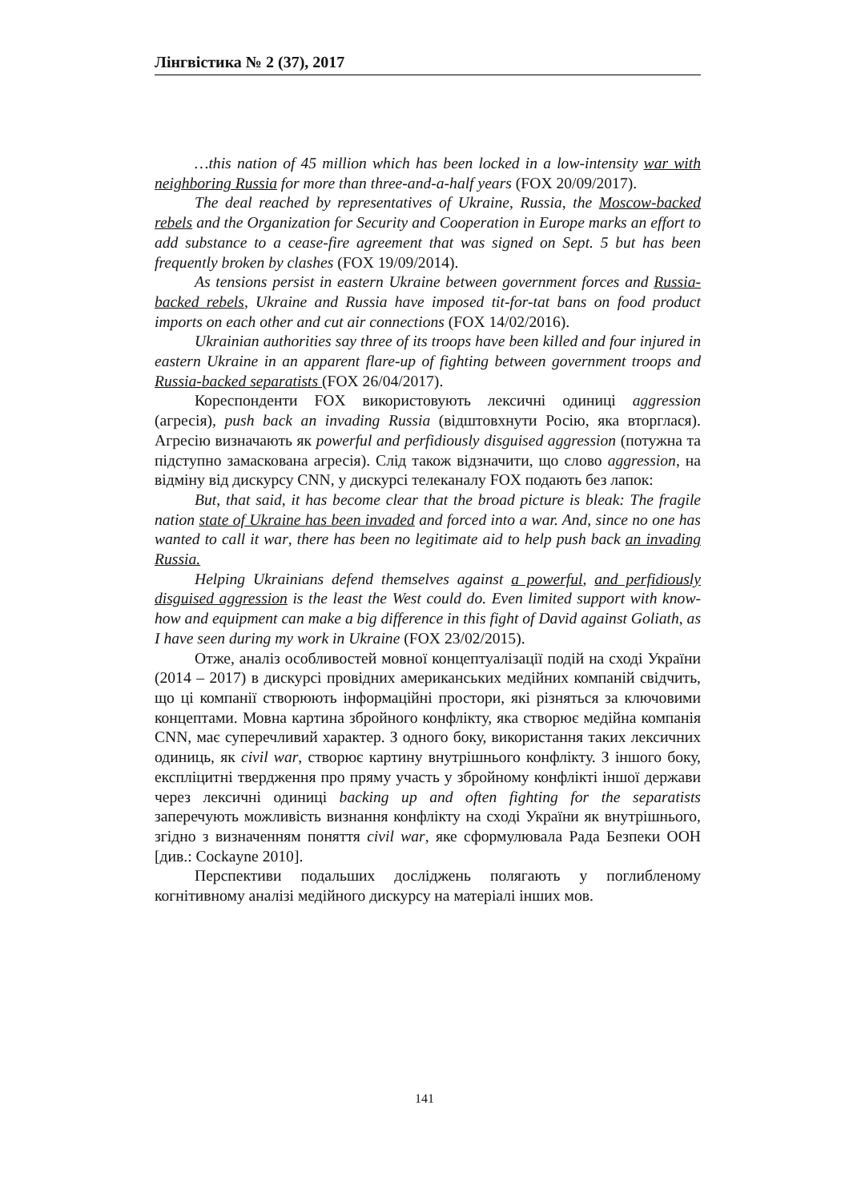Лінгвістика № 2 (37), 2017
…this nation of 45 million which has been locked in a low-intensity war with neighboring Russia for more than three-and-a-half years (FOX 20/09/2017).
The deal reached by representatives of Ukraine, Russia, the Moscow-backed rebels and the Organization for Security and Cooperation in Europe marks an effort to add substance to a cease-fire agreement that was signed on Sept. 5 but has been frequently broken by clashes (FOX 19/09/2014).
As tensions persist in eastern Ukraine between government forces and Russia-backed rebels, Ukraine and Russia have imposed tit-for-tat bans on food product imports on each other and cut air connections (FOX 14/02/2016).
Ukrainian authorities say three of its troops have been killed and four injured in eastern Ukraine in an apparent flare-up of fighting between government troops and Russia-backed separatists (FOX 26/04/2017).
Кореспонденти FOX використовують лексичні одиниці aggression (агресія), push back an invading Russia (відштовхнути Росію, яка вторглася). Агресію визначають як powerful and perfidiously disguised aggression (потужна та підступно замаскована агресія). Слід також відзначити, що слово aggression, на відміну від дискурсу CNN, у дискурсі телеканалу FOX подають без лапок:
But, that said, it has become clear that the broad picture is bleak: The fragile nation state of Ukraine has been invaded and forced into a war. And, since no one has wanted to call it war, there has been no legitimate aid to help push back an invading Russia.
Helping Ukrainians defend themselves against a powerful, and perfidiously disguised aggression is the least the West could do. Even limited support with know-how and equipment can make a big difference in this fight of David against Goliath, as I have seen during my work in Ukraine (FOX 23/02/2015).
Отже, аналіз особливостей мовної концептуалізації подій на сході України (2014 – 2017) в дискурсі провідних американських медійних компаній свідчить, що ці компанії створюють інформаційні простори, які різняться за ключовими концептами. Мовна картина збройного конфлікту, яка створює медійна компанія CNN, має суперечливий характер. З одного боку, використання таких лексичних одиниць, як civil war, створює картину внутрішнього конфлікту. З іншого боку, експліцитні твердження про пряму участь у збройному конфлікті іншої держави через лексичні одиниці backing up and often fighting for the separatists заперечують можливість визнання конфлікту на сході України як внутрішнього, згідно з визначенням поняття civil war, яке сформулювала Рада Безпеки ООН [див.: Cockayne 2010].
Перспективи подальших досліджень полягають у поглибленому когнітивному аналізі медійного дискурсу на матеріалі інших мов.
141